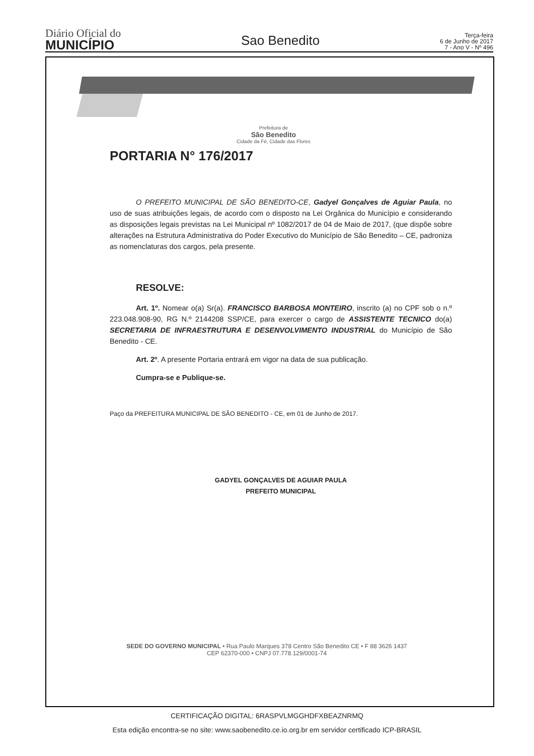Diário Oficial do
MUNICÍPIO
Sao Benedito
Terça-feira
6 de Junho de 2017
7 - Ano V - Nº 496
Prefeitura de
São Benedito
Cidade da Fé, Cidade das Flores
PORTARIA N° 176/2017
O PREFEITO MUNICIPAL DE SÃO BENEDITO-CE, Gadyel Gonçalves de Aguiar Paula, no uso de suas atribuições legais, de acordo com o disposto na Lei Orgânica do Município e considerando as disposições legais previstas na Lei Municipal nº 1082/2017 de 04 de Maio de 2017, (que dispõe sobre alterações na Estrutura Administrativa do Poder Executivo do Município de São Benedito – CE, padroniza as nomenclaturas dos cargos, pela presente.
RESOLVE:
Art. 1º. Nomear o(a) Sr(a). FRANCISCO BARBOSA MONTEIRO, inscrito (a) no CPF sob o n.º 223.048.908-90, RG N.º 2144208 SSP/CE, para exercer o cargo de ASSISTENTE TECNICO do(a) SECRETARIA DE INFRAESTRUTURA E DESENVOLVIMENTO INDUSTRIAL do Município de São Benedito - CE.
Art. 2º. A presente Portaria entrará em vigor na data de sua publicação.
Cumpra-se e Publique-se.
Paço da PREFEITURA MUNICIPAL DE SÃO BENEDITO - CE, em 01 de Junho de 2017.
GADYEL GONÇALVES DE AGUIAR PAULA
PREFEITO MUNICIPAL
SEDE DO GOVERNO MUNICIPAL • Rua Paulo Marques 378 Centro São Benedito CE • F 88 3626 1437
CEP 62370-000 • CNPJ 07.778.129/0001-74
CERTIFICAÇÃO DIGITAL: 6RASPVLMGGHDFXBEAZNRMQ
Esta edição encontra-se no site: www.saobenedito.ce.io.org.br em servidor certificado ICP-BRASIL